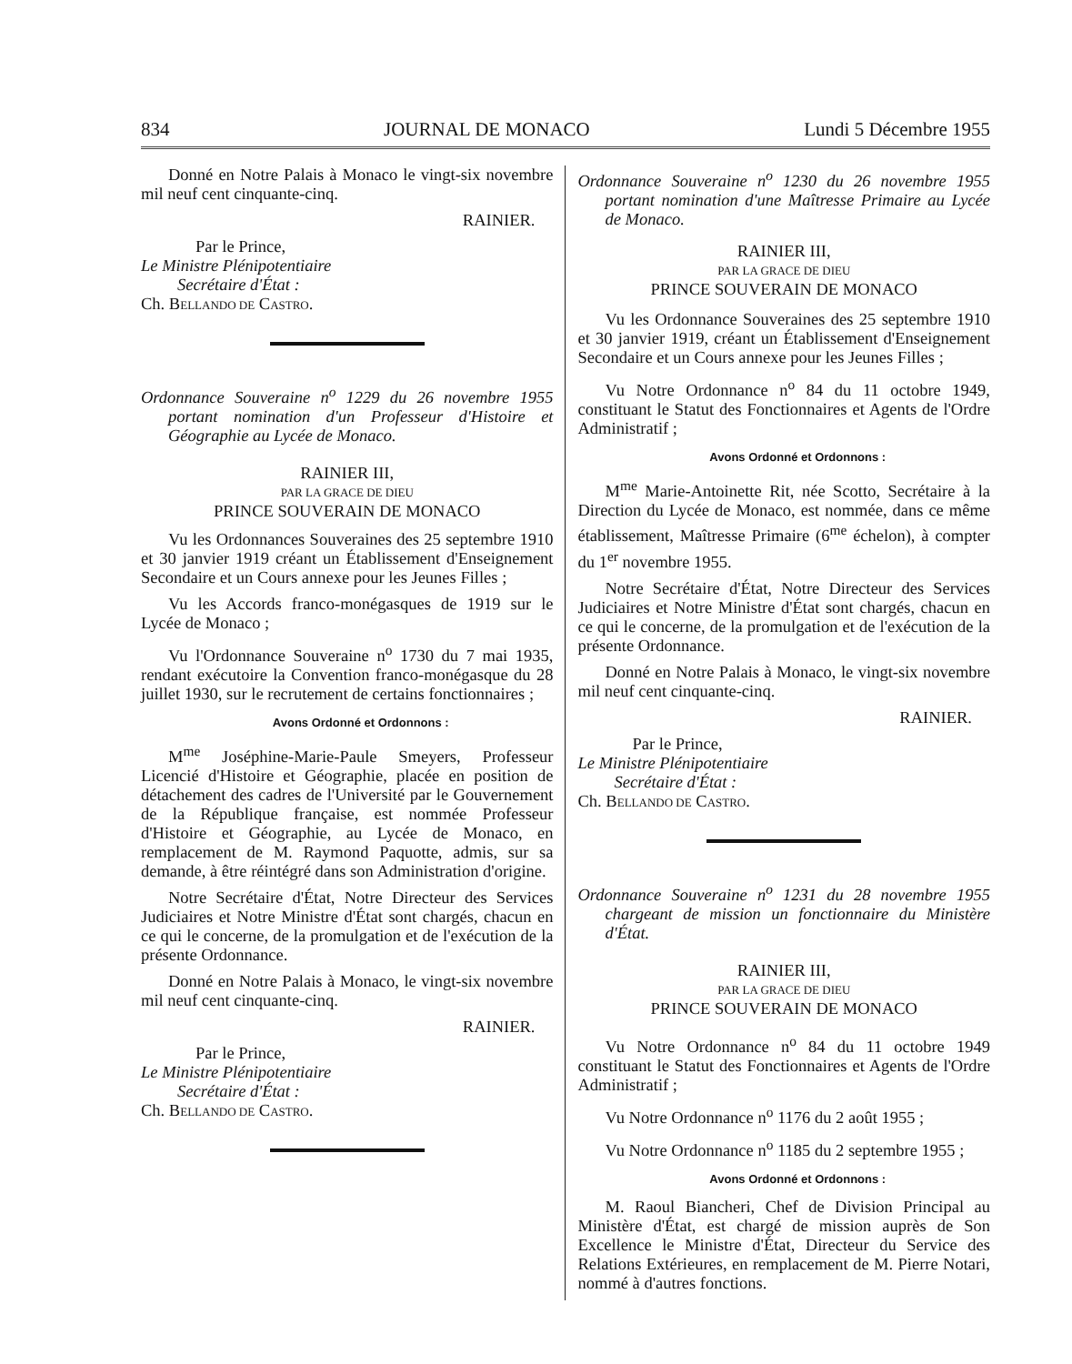834 JOURNAL DE MONACO Lundi 5 Décembre 1955
Donné en Notre Palais à Monaco le vingt-six novembre mil neuf cent cinquante-cinq.
RAINIER.
Par le Prince,
Le Ministre Plénipotentiaire
Secrétaire d'État :
Ch. BELLANDO DE CASTRO.
Ordonnance Souveraine n<sup>o</sup> 1229 du 26 novembre 1955 portant nomination d'un Professeur d'Histoire et Géographie au Lycée de Monaco.
RAINIER III,
PAR LA GRACE DE DIEU
PRINCE SOUVERAIN DE MONACO
Vu les Ordonnances Souveraines des 25 septembre 1910 et 30 janvier 1919 créant un Établissement d'Enseignement Secondaire et un Cours annexe pour les Jeunes Filles ;
Vu les Accords franco-monégasques de 1919 sur le Lycée de Monaco ;
Vu l'Ordonnance Souveraine n<sup>o</sup> 1730 du 7 mai 1935, rendant exécutoire la Convention franco-monégasque du 28 juillet 1930, sur le recrutement de certains fonctionnaires ;
Avons Ordonné et Ordonnons :
M<sup>me</sup> Joséphine-Marie-Paule Smeyers, Professeur Licencié d'Histoire et Géographie, placée en position de détachement des cadres de l'Université par le Gouvernement de la République française, est nommée Professeur d'Histoire et Géographie, au Lycée de Monaco, en remplacement de M. Raymond Paquotte, admis, sur sa demande, à être réintégré dans son Administration d'origine.
Notre Secrétaire d'État, Notre Directeur des Services Judiciaires et Notre Ministre d'État sont chargés, chacun en ce qui le concerne, de la promulgation et de l'exécution de la présente Ordonnance.
Donné en Notre Palais à Monaco, le vingt-six novembre mil neuf cent cinquante-cinq.
RAINIER.
Par le Prince,
Le Ministre Plénipotentiaire
Secrétaire d'État :
Ch. BELLANDO DE CASTRO.
Ordonnance Souveraine n<sup>o</sup> 1230 du 26 novembre 1955 portant nomination d'une Maîtresse Primaire au Lycée de Monaco.
RAINIER III,
PAR LA GRACE DE DIEU
PRINCE SOUVERAIN DE MONACO
Vu les Ordonnance Souveraines des 25 septembre 1910 et 30 janvier 1919, créant un Établissement d'Enseignement Secondaire et un Cours annexe pour les Jeunes Filles ;
Vu Notre Ordonnance n<sup>o</sup> 84 du 11 octobre 1949, constituant le Statut des Fonctionnaires et Agents de l'Ordre Administratif ;
Avons Ordonné et Ordonnons :
M<sup>me</sup> Marie-Antoinette Rit, née Scotto, Secrétaire à la Direction du Lycée de Monaco, est nommée, dans ce même établissement, Maîtresse Primaire (6<sup>me</sup> échelon), à compter du 1<sup>er</sup> novembre 1955.
Notre Secrétaire d'État, Notre Directeur des Services Judiciaires et Notre Ministre d'État sont chargés, chacun en ce qui le concerne, de la promulgation et de l'exécution de la présente Ordonnance.
Donné en Notre Palais à Monaco, le vingt-six novembre mil neuf cent cinquante-cinq.
RAINIER.
Par le Prince,
Le Ministre Plénipotentiaire
Secrétaire d'État :
Ch. BELLANDO DE CASTRO.
Ordonnance Souveraine n<sup>o</sup> 1231 du 28 novembre 1955 chargeant de mission un fonctionnaire du Ministère d'État.
RAINIER III,
PAR LA GRACE DE DIEU
PRINCE SOUVERAIN DE MONACO
Vu Notre Ordonnance n<sup>o</sup> 84 du 11 octobre 1949 constituant le Statut des Fonctionnaires et Agents de l'Ordre Administratif ;
Vu Notre Ordonnance n<sup>o</sup> 1176 du 2 août 1955 ;
Vu Notre Ordonnance n<sup>o</sup> 1185 du 2 septembre 1955 ;
Avons Ordonné et Ordonnons :
M. Raoul Biancheri, Chef de Division Principal au Ministère d'État, est chargé de mission auprès de Son Excellence le Ministre d'État, Directeur du Service des Relations Extérieures, en remplacement de M. Pierre Notari, nommé à d'autres fonctions.